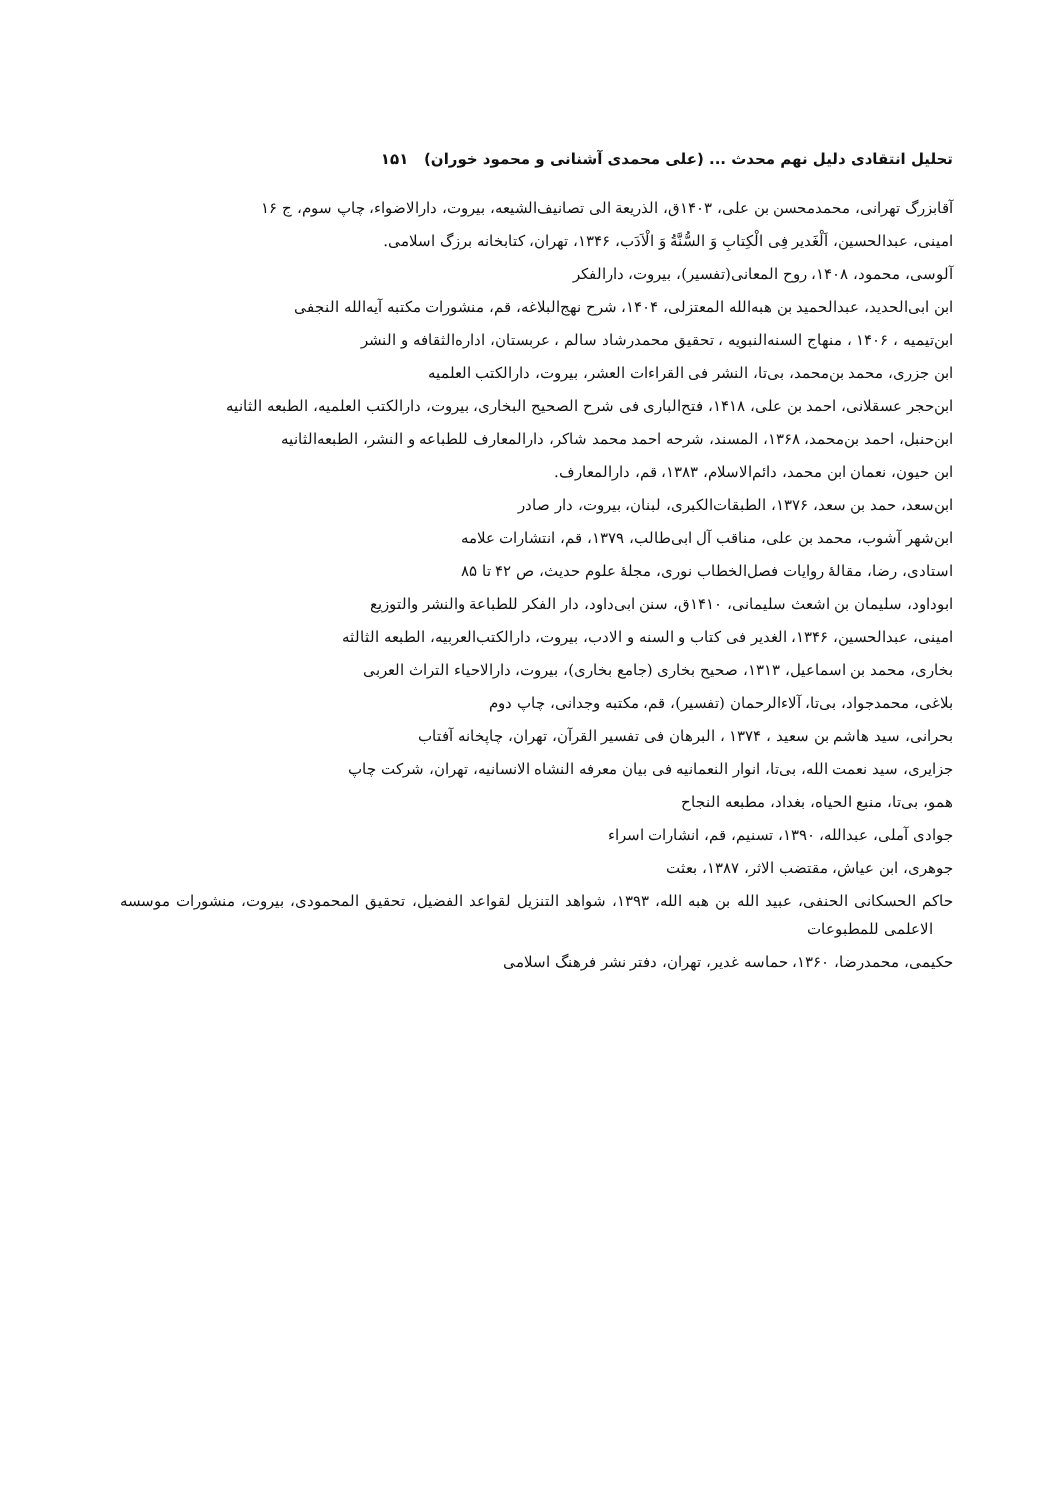تحلیل انتقادی دلیل نهم محدث ... (علی محمدی آشنانی و محمود خوران) ۱۵۱
آقابزرگ تهرانی، محمدمحسن بن علی، ۱۴۰۳ق، الذریعة الی تصانیف‌الشیعه، بیروت، دارالاضواء، چاپ سوم، ج ۱۶
امینی، عبدالحسین، اَلْغَدیر فِی الْکِتابِ وَ السُّنَّةُ وَ الْاَدَب، ۱۳۴۶، تهران، کتابخانه برزگ اسلامی.
آلوسی، محمود، ۱۴۰۸، روح المعانی(تفسیر)، بیروت، دارالفکر
ابن ابی‌الحدید، عبدالحمید بن هبه‌الله المعتزلی، ۱۴۰۴، شرح نهج‌البلاغه، قم، منشورات مکتبه آیه‌الله النجفی
ابن‌تیمیه ، ۱۴۰۶ ، منهاج السنه‌النبویه ، تحقیق محمدرشاد سالم ، عربستان، اداره‌الثقافه و النشر
ابن جزری، محمد بن‌محمد، بی‌تا، النشر فی القراءات العشر، بیروت، دارالکتب العلمیه
ابن‌حجر عسقلانی، احمد بن علی، ۱۴۱۸، فتح‌الباری فی شرح الصحیح البخاری، بیروت، دارالکتب العلمیه، الطبعه الثانیه
ابن‌حنبل، احمد بن‌محمد، ۱۳۶۸، المسند، شرحه احمد محمد شاکر، دارالمعارف للطباعه و النشر، الطبعه‌الثانیه
ابن حیون، نعمان ابن محمد، دائم‌الاسلام، ۱۳۸۳، قم، دارالمعارف.
ابن‌سعد، حمد بن سعد، ۱۳۷۶، الطبقات‌الکبری، لبنان، بیروت، دار صادر
ابن‌شهر آشوب، محمد بن علی، مناقب آل ابی‌طالب، ۱۳۷۹، قم، انتشارات علامه
استادی، رضا، مقالهٔ روایات فصل‌الخطاب نوری، مجلهٔ علوم حدیث، ص ۴۲ تا ۸۵
ابوداود، سلیمان بن اشعث سلیمانی، ۱۴۱۰ق، سنن ابی‌داود، دار الفکر للطباعة والنشر والتوزیع
امینی، عبدالحسین، ۱۳۴۶، الغدیر فی کتاب و السنه و الادب، بیروت، دارالکتب‌العربیه، الطبعه الثالثه
بخاری، محمد بن اسماعیل، ۱۳۱۳، صحیح بخاری (جامع بخاری)، بیروت، دارالاحیاء التراث العربی
بلاغی، محمدجواد، بی‌تا، آلاءالرحمان (تفسیر)، قم، مکتبه وجدانی، چاپ دوم
بحرانی، سید هاشم بن سعید ، ۱۳۷۴ ، البرهان فی تفسیر القرآن، تهران، چاپخانه آفتاب
جزایری، سید نعمت الله، بی‌تا، انوار النعمانیه فی بیان معرفه النشاه الانسانیه، تهران، شرکت چاپ
همو، بی‌تا، منبع الحیاه، بغداد، مطبعه النجاح
جوادی آملی، عبدالله، ۱۳۹۰، تسنیم، قم، انشارات اسراء
جوهری، ابن عیاش، مقتضب الاثر، ۱۳۸۷، بعثت
حاکم الحسکانی الحنفی، عبید الله بن هبه الله، ۱۳۹۳، شواهد التنزیل لقواعد الفضیل، تحقیق المحمودی، بیروت، منشورات موسسه الاعلمی للمطبوعات
حکیمی، محمدرضا، ۱۳۶۰، حماسه غدیر، تهران، دفتر نشر فرهنگ اسلامی